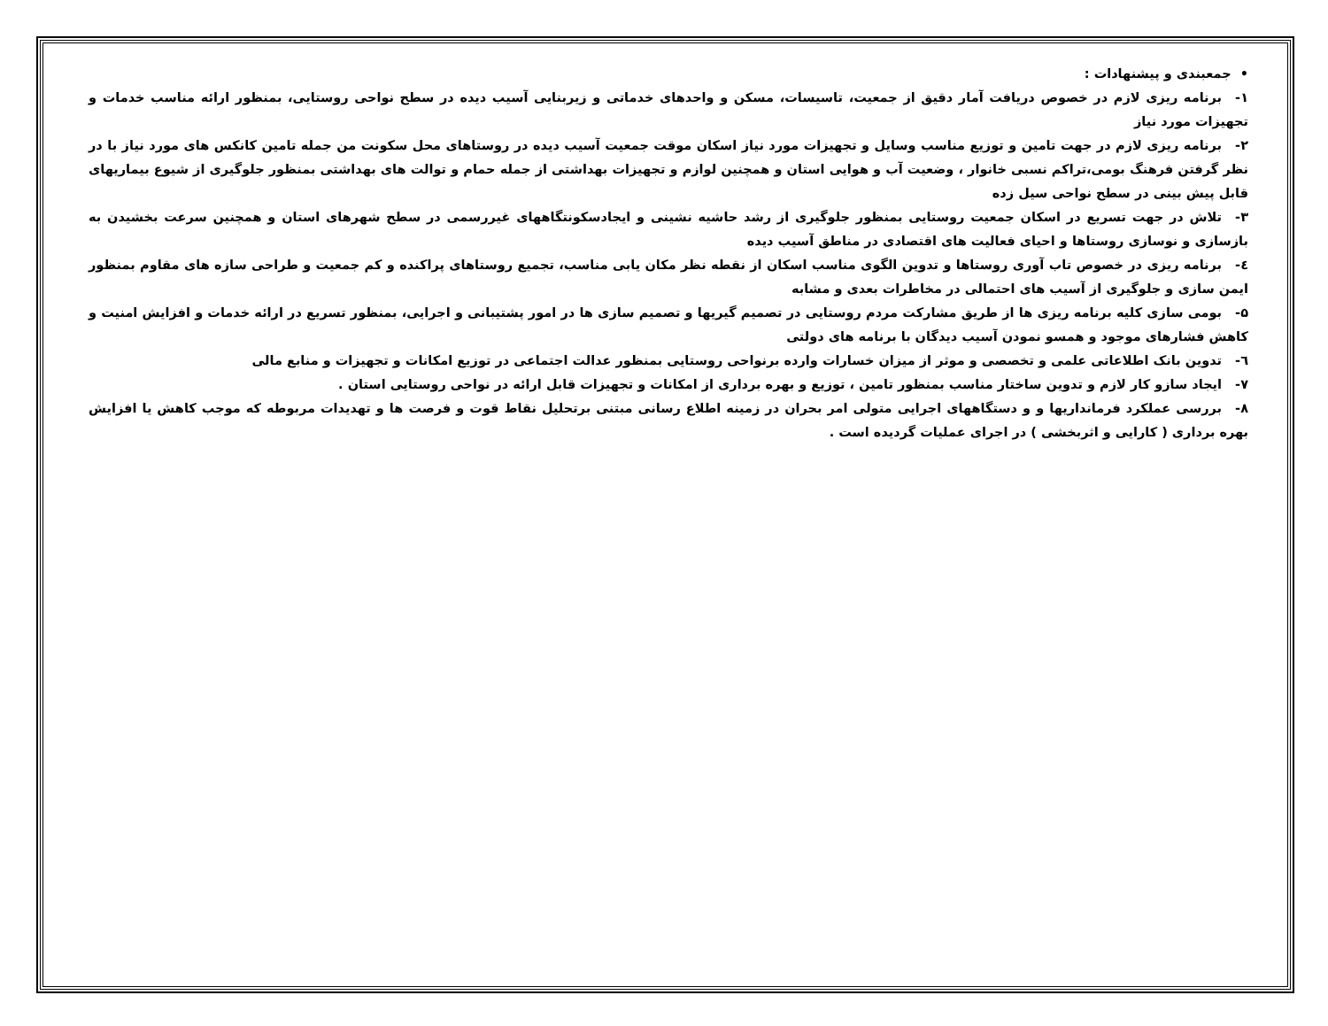• جمعبندی و پیشنهادات :
۱- برنامه ریزی لازم در خصوص دریافت آمار دقیق از جمعیت، تاسیسات، مسکن و واحدهای خدماتی و زیربنایی آسیب دیده در سطح نواحی روستایی، بمنظور ارائه مناسب خدمات و تجهیزات مورد نیاز
۲- برنامه ریزی لازم در جهت تامین و توزیع مناسب وسایل و تجهیزات مورد نیاز اسکان موقت جمعیت آسیب دیده در روستاهای محل سکونت من جمله تامین کانکس های مورد نیاز با در نظر گرفتن فرهنگ بومی،تراکم نسبی خانوار ، وضعیت آب و هوایی استان و همچنین لوازم و تجهیزات بهداشتی از جمله حمام و توالت های بهداشتی بمنظور جلوگیری از شیوع بیماریهای قابل پیش بینی در سطح نواحی سیل زده
۳- تلاش در جهت تسریع در اسکان جمعیت روستایی بمنظور جلوگیری از رشد حاشیه نشینی و ایجادسکونتگاههای غیررسمی در سطح شهرهای استان و همچنین سرعت بخشیدن به بازسازی و نوسازی روستاها و احیای فعالیت های اقتصادی در مناطق آسیب دیده
٤- برنامه ریزی در خصوص تاب آوری روستاها و تدوین الگوی مناسب اسکان از نقطه نظر مکان یابی مناسب، تجمیع روستاهای پراکنده و کم جمعیت و طراحی سازه های مقاوم بمنظور ایمن سازی و جلوگیری از آسیب های احتمالی در مخاطرات بعدی و مشابه
۵- بومی سازی کلیه برنامه ریزی ها از طریق مشارکت مردم روستایی در تصمیم گیریها و تصمیم سازی ها در امور پشتیبانی و اجرایی، بمنظور تسریع در ارائه خدمات و افزایش امنیت و کاهش فشارهای موجود و همسو نمودن آسیب دیدگان با برنامه های دولتی
٦- تدوین بانک اطلاعاتی علمی و تخصصی و موثر از میزان خسارات وارده برنواحی روستایی بمنظور عدالت اجتماعی در توزیع امکانات و تجهیزات و منابع مالی
۷- ایجاد سازو کار لازم و تدوین ساختار مناسب بمنظور تامین ، توزیع و بهره برداری از امکانات و تجهیزات قابل ارائه در نواحی روستایی استان .
۸- بررسی عملکرد فرمانداریها و و دستگاههای اجرایی متولی امر بحران در زمینه اطلاع رسانی مبتنی برتحلیل نقاط قوت و فرصت ها و تهدیدات مربوطه که موجب کاهش یا افزایش بهره برداری ( کارایی و اثربخشی ) در اجرای عملیات گردیده است .